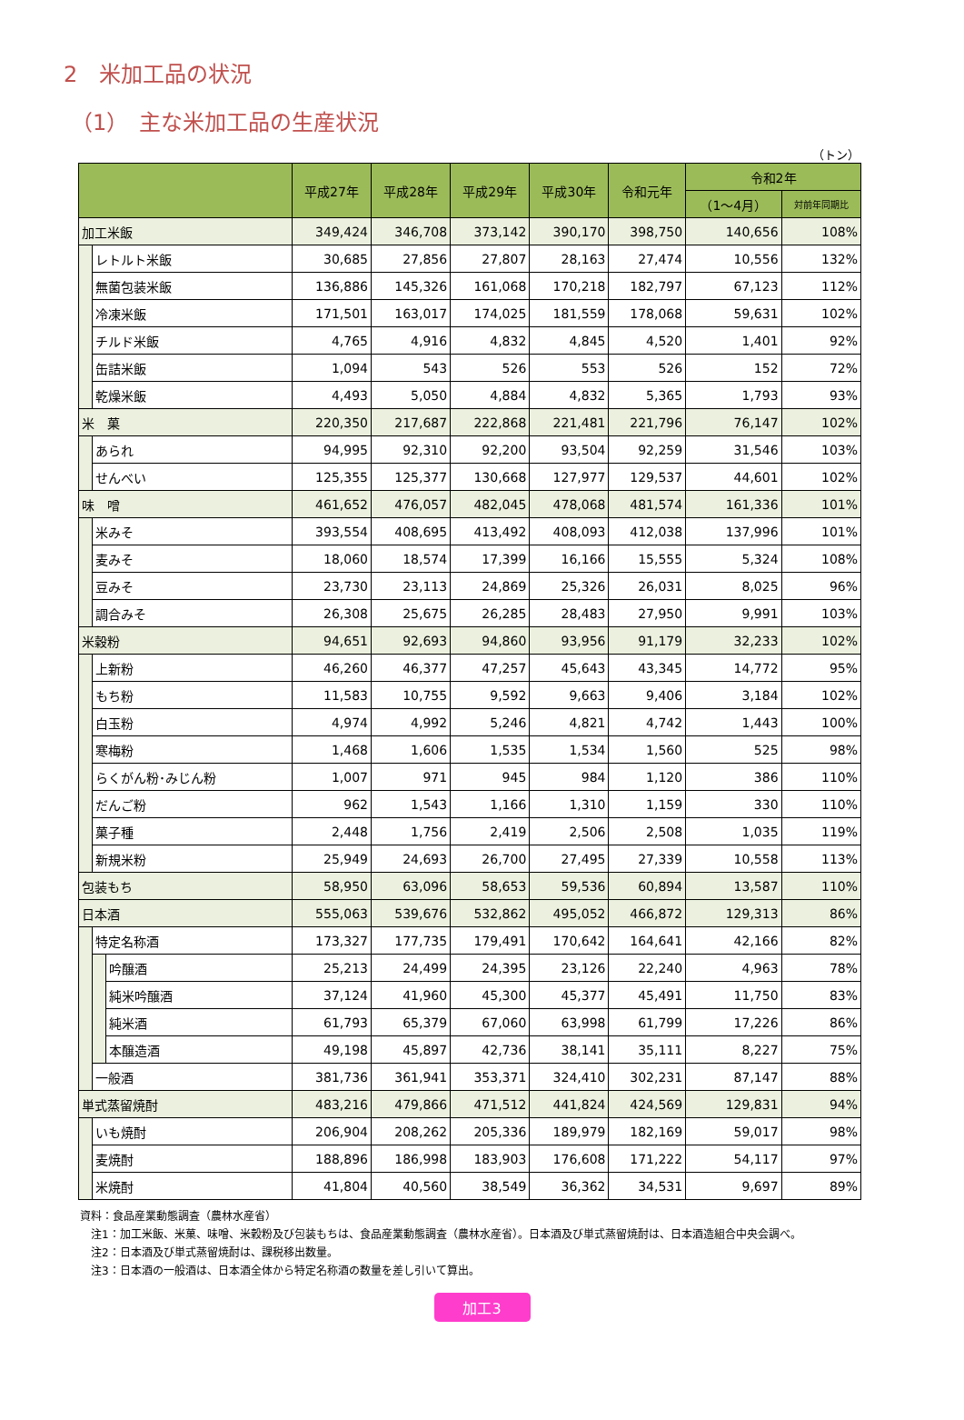2　米加工品の状況
（1）　主な米加工品の生産状況
（トン）
| | | | 平成27年 | 平成28年 | 平成29年 | 平成30年 | 令和元年 | 令和2年 | |
| --- | --- | --- | --- | --- | --- | --- | --- | --- | --- |
| | | | | | | | | （1～4月） | 対前年同期比 |
| 加工米飯 | | | 349,424 | 346,708 | 373,142 | 390,170 | 398,750 | 140,656 | 108% |
| | レトルト米飯 | | 30,685 | 27,856 | 27,807 | 28,163 | 27,474 | 10,556 | 132% |
| | 無菌包装米飯 | | 136,886 | 145,326 | 161,068 | 170,218 | 182,797 | 67,123 | 112% |
| | 冷凍米飯 | | 171,501 | 163,017 | 174,025 | 181,559 | 178,068 | 59,631 | 102% |
| | チルド米飯 | | 4,765 | 4,916 | 4,832 | 4,845 | 4,520 | 1,401 | 92% |
| | 缶詰米飯 | | 1,094 | 543 | 526 | 553 | 526 | 152 | 72% |
| | 乾燥米飯 | | 4,493 | 5,050 | 4,884 | 4,832 | 5,365 | 1,793 | 93% |
| 米 菓 | | | 220,350 | 217,687 | 222,868 | 221,481 | 221,796 | 76,147 | 102% |
| | あられ | | 94,995 | 92,310 | 92,200 | 93,504 | 92,259 | 31,546 | 103% |
| | せんべい | | 125,355 | 125,377 | 130,668 | 127,977 | 129,537 | 44,601 | 102% |
| 味 噌 | | | 461,652 | 476,057 | 482,045 | 478,068 | 481,574 | 161,336 | 101% |
| | 米みそ | | 393,554 | 408,695 | 413,492 | 408,093 | 412,038 | 137,996 | 101% |
| | 麦みそ | | 18,060 | 18,574 | 17,399 | 16,166 | 15,555 | 5,324 | 108% |
| | 豆みそ | | 23,730 | 23,113 | 24,869 | 25,326 | 26,031 | 8,025 | 96% |
| | 調合みそ | | 26,308 | 25,675 | 26,285 | 28,483 | 27,950 | 9,991 | 103% |
| 米穀粉 | | | 94,651 | 92,693 | 94,860 | 93,956 | 91,179 | 32,233 | 102% |
| | 上新粉 | | 46,260 | 46,377 | 47,257 | 45,643 | 43,345 | 14,772 | 95% |
| | もち粉 | | 11,583 | 10,755 | 9,592 | 9,663 | 9,406 | 3,184 | 102% |
| | 白玉粉 | | 4,974 | 4,992 | 5,246 | 4,821 | 4,742 | 1,443 | 100% |
| | 寒梅粉 | | 1,468 | 1,606 | 1,535 | 1,534 | 1,560 | 525 | 98% |
| | らくがん粉･みじん粉 | | 1,007 | 971 | 945 | 984 | 1,120 | 386 | 110% |
| | だんご粉 | | 962 | 1,543 | 1,166 | 1,310 | 1,159 | 330 | 110% |
| | 菓子種 | | 2,448 | 1,756 | 2,419 | 2,506 | 2,508 | 1,035 | 119% |
| | 新規米粉 | | 25,949 | 24,693 | 26,700 | 27,495 | 27,339 | 10,558 | 113% |
| 包装もち | | | 58,950 | 63,096 | 58,653 | 59,536 | 60,894 | 13,587 | 110% |
| 日本酒 | | | 555,063 | 539,676 | 532,862 | 495,052 | 466,872 | 129,313 | 86% |
| | 特定名称酒 | | 173,327 | 177,735 | 179,491 | 170,642 | 164,641 | 42,166 | 82% |
| | | 吟醸酒 | 25,213 | 24,499 | 24,395 | 23,126 | 22,240 | 4,963 | 78% |
| | | 純米吟醸酒 | 37,124 | 41,960 | 45,300 | 45,377 | 45,491 | 11,750 | 83% |
| | | 純米酒 | 61,793 | 65,379 | 67,060 | 63,998 | 61,799 | 17,226 | 86% |
| | | 本醸造酒 | 49,198 | 45,897 | 42,736 | 38,141 | 35,111 | 8,227 | 75% |
| | 一般酒 | | 381,736 | 361,941 | 353,371 | 324,410 | 302,231 | 87,147 | 88% |
| 単式蒸留焼酎 | | | 483,216 | 479,866 | 471,512 | 441,824 | 424,569 | 129,831 | 94% |
| | いも焼酎 | | 206,904 | 208,262 | 205,336 | 189,979 | 182,169 | 59,017 | 98% |
| | 麦焼酎 | | 188,896 | 186,998 | 183,903 | 176,608 | 171,222 | 54,117 | 97% |
| | 米焼酎 | | 41,804 | 40,560 | 38,549 | 36,362 | 34,531 | 9,697 | 89% |
資料：食品産業動態調査（農林水産省）
　注1：加工米飯、米菓、味噌、米穀粉及び包装もちは、食品産業動態調査（農林水産省）。日本酒及び単式蒸留焼酎は、日本酒造組合中央会調べ。
　注2：日本酒及び単式蒸留焼酎は、課税移出数量。
　注3：日本酒の一般酒は、日本酒全体から特定名称酒の数量を差し引いて算出。
加工3